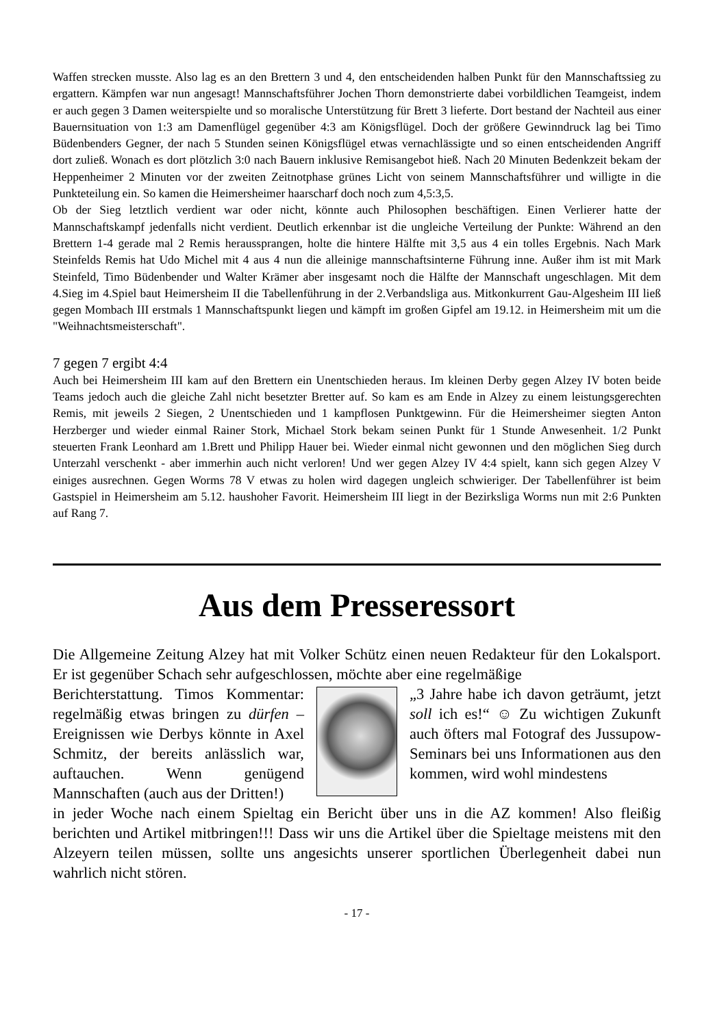Waffen strecken musste. Also lag es an den Brettern 3 und 4, den entscheidenden halben Punkt für den Mannschaftssieg zu ergattern. Kämpfen war nun angesagt! Mannschaftsführer Jochen Thorn demonstrierte dabei vorbildlichen Teamgeist, indem er auch gegen 3 Damen weiterspielte und so moralische Unterstützung für Brett 3 lieferte. Dort bestand der Nachteil aus einer Bauernsituation von 1:3 am Damenflügel gegenüber 4:3 am Königsflügel. Doch der größere Gewinndruck lag bei Timo Büdenbenders Gegner, der nach 5 Stunden seinen Königsflügel etwas vernachlässigte und so einen entscheidenden Angriff dort zuließ. Wonach es dort plötzlich 3:0 nach Bauern inklusive Remisangebot hieß. Nach 20 Minuten Bedenkzeit bekam der Heppenheimer 2 Minuten vor der zweiten Zeitnotphase grünes Licht von seinem Mannschaftsführer und willigte in die Punkteteilung ein. So kamen die Heimersheimer haarscharf doch noch zum 4,5:3,5.
Ob der Sieg letztlich verdient war oder nicht, könnte auch Philosophen beschäftigen. Einen Verlierer hatte der Mannschaftskampf jedenfalls nicht verdient. Deutlich erkennbar ist die ungleiche Verteilung der Punkte: Während an den Brettern 1-4 gerade mal 2 Remis heraussprangen, holte die hintere Hälfte mit 3,5 aus 4 ein tolles Ergebnis. Nach Mark Steinfelds Remis hat Udo Michel mit 4 aus 4 nun die alleinige mannschaftsinterne Führung inne. Außer ihm ist mit Mark Steinfeld, Timo Büdenbender und Walter Krämer aber insgesamt noch die Hälfte der Mannschaft ungeschlagen. Mit dem 4.Sieg im 4.Spiel baut Heimersheim II die Tabellenführung in der 2.Verbandsliga aus. Mitkonkurrent Gau-Algesheim III ließ gegen Mombach III erstmals 1 Mannschaftspunkt liegen und kämpft im großen Gipfel am 19.12. in Heimersheim mit um die "Weihnachtsmeisterschaft".
7 gegen 7 ergibt 4:4
Auch bei Heimersheim III kam auf den Brettern ein Unentschieden heraus. Im kleinen Derby gegen Alzey IV boten beide Teams jedoch auch die gleiche Zahl nicht besetzter Bretter auf. So kam es am Ende in Alzey zu einem leistungsgerechten Remis, mit jeweils 2 Siegen, 2 Unentschieden und 1 kampflosen Punktgewinn. Für die Heimersheimer siegten Anton Herzberger und wieder einmal Rainer Stork, Michael Stork bekam seinen Punkt für 1 Stunde Anwesenheit. 1/2 Punkt steuerten Frank Leonhard am 1.Brett und Philipp Hauer bei. Wieder einmal nicht gewonnen und den möglichen Sieg durch Unterzahl verschenkt - aber immerhin auch nicht verloren! Und wer gegen Alzey IV 4:4 spielt, kann sich gegen Alzey V einiges ausrechnen. Gegen Worms 78 V etwas zu holen wird dagegen ungleich schwieriger. Der Tabellenführer ist beim Gastspiel in Heimersheim am 5.12. haushoher Favorit. Heimersheim III liegt in der Bezirksliga Worms nun mit 2:6 Punkten auf Rang 7.
Aus dem Presseressort
Die Allgemeine Zeitung Alzey hat mit Volker Schütz einen neuen Redakteur für den Lokalsport. Er ist gegenüber Schach sehr aufgeschlossen, möchte aber eine regelmäßige
Berichterstattung. Timos Kommentar: regelmäßig etwas bringen zu dürfen – Ereignissen wie Derbys könnte in Axel Schmitz, der bereits anlässlich war, auftauchen. Wenn genügend Mannschaften (auch aus der Dritten!)
„3 Jahre habe ich davon geträumt, jetzt soll ich es!“ ☺ Zu wichtigen Zukunft auch öfters mal Fotograf des Jussupow-Seminars bei uns Informationen aus den kommen, wird wohl mindestens
in jeder Woche nach einem Spieltag ein Bericht über uns in die AZ kommen! Also fleißig berichten und Artikel mitbringen!!! Dass wir uns die Artikel über die Spieltage meistens mit den Alzeyern teilen müssen, sollte uns angesichts unserer sportlichen Überlegenheit dabei nun wahrlich nicht stören.
- 17 -